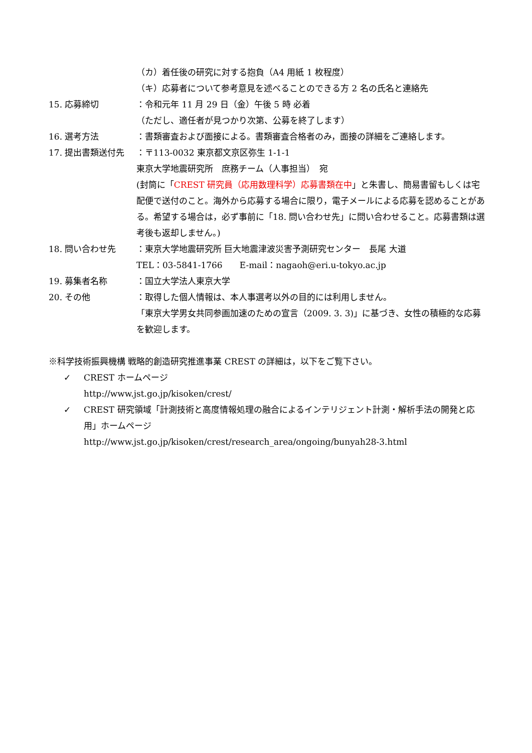（カ）着任後の研究に対する抱負（A4 用紙 1 枚程度）
（キ）応募者について参考意見を述べることのできる方 2 名の氏名と連絡先
15. 応募締切 ：令和元年 11 月 29 日（金）午後 5 時 必着
（ただし、適任者が見つかり次第、公募を終了します）
16. 選考方法 ：書類審査および面接による。書類審査合格者のみ，面接の詳細をご連絡します。
17. 提出書類送付先 ：〒113-0032 東京都文京区弥生 1-1-1
東京大学地震研究所　庶務チーム（人事担当）　宛
(封筒に「CREST 研究員（応用数理科学）応募書類在中」と朱書し、簡易書留もしくは宅配便で送付のこと。海外から応募する場合に限り，電子メールによる応募を認めることがある。希望する場合は，必ず事前に「18. 問い合わせ先」に問い合わせること。応募書類は選考後も返却しません。)
18. 問い合わせ先 ：東京大学地震研究所 巨大地震津波災害予測研究センター　長尾 大道
TEL：03-5841-1766　　E-mail：nagaoh@eri.u-tokyo.ac.jp
19. 募集者名称 ：国立大学法人東京大学
20. その他 ：取得した個人情報は、本人事選考以外の目的には利用しません。
「東京大学男女共同参画加速のための宣言（2009. 3. 3)」に基づき、女性の積極的な応募を歓迎します。
※科学技術振興機構 戦略的創造研究推進事業 CREST の詳細は，以下をご覧下さい。
✓ CREST ホームページ
http://www.jst.go.jp/kisoken/crest/
✓ CREST 研究領域「計測技術と高度情報処理の融合によるインテリジェント計測・解析手法の開発と応用」ホームページ
http://www.jst.go.jp/kisoken/crest/research_area/ongoing/bunyah28-3.html